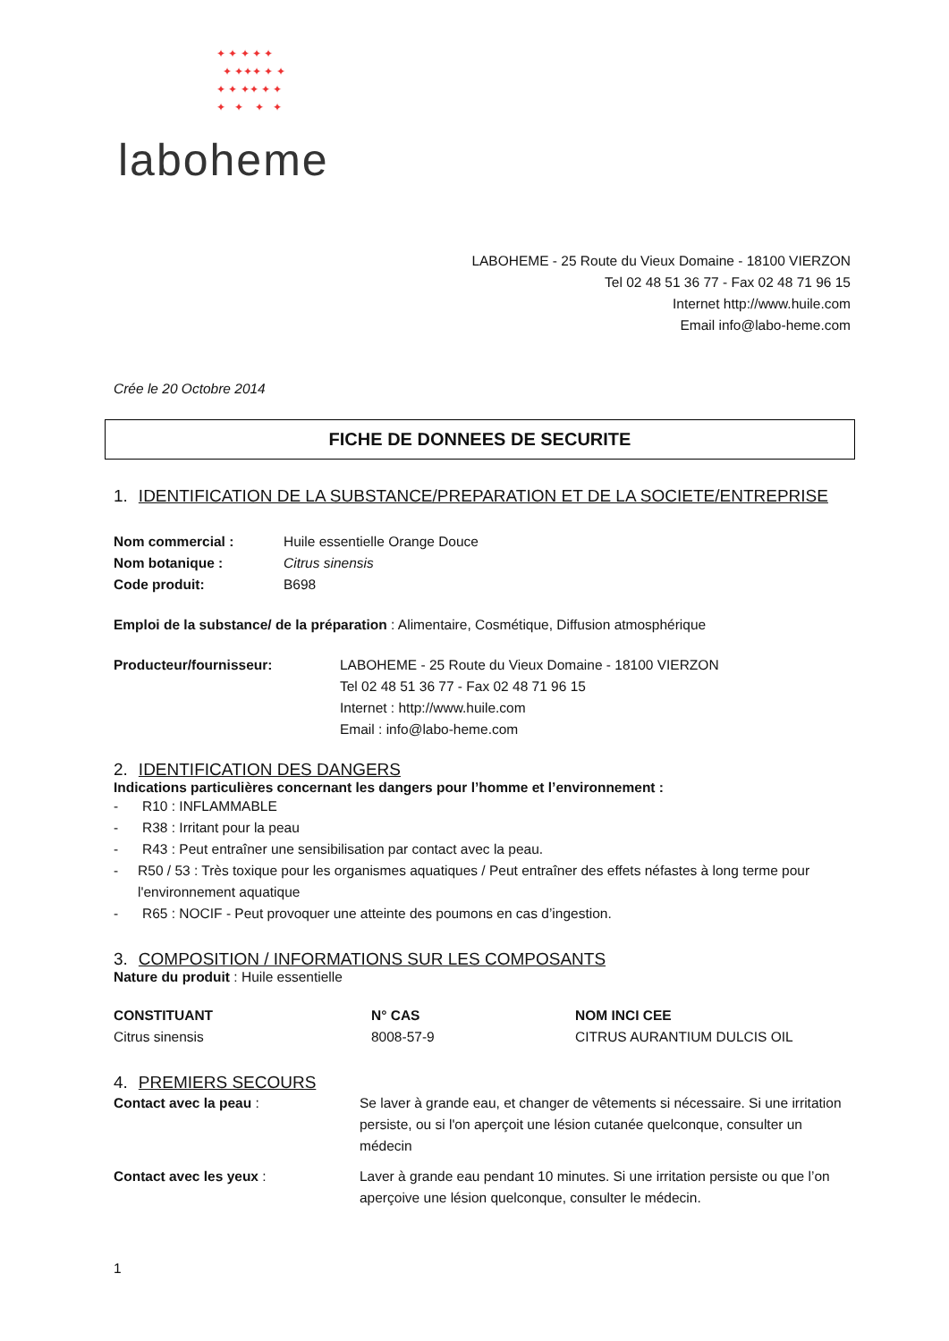✦ ✦ ✦ ✦ ✦
✦ ✦✦✦ ✦ ✦
✦ ✦ ✦✦ ✦ ✦
✦ ✦ ✦ ✦
laboheme
LABOHEME - 25 Route du Vieux Domaine - 18100 VIERZON
Tel 02 48 51 36 77 - Fax 02 48 71 96 15
Internet http://www.huile.com
Email info@labo-heme.com
Crée le 20 Octobre 2014
FICHE DE DONNEES DE SECURITE
1. IDENTIFICATION DE LA SUBSTANCE/PREPARATION ET DE LA SOCIETE/ENTREPRISE
| Nom commercial : | Huile essentielle Orange Douce |
| Nom botanique : | Citrus sinensis |
| Code produit: | B698 |
Emploi de la substance/ de la préparation : Alimentaire, Cosmétique, Diffusion atmosphérique
| Producteur/fournisseur: | LABOHEME - 25 Route du Vieux Domaine - 18100 VIERZON Tel 02 48 51 36 77 - Fax 02 48 71 96 15 Internet : http://www.huile.com Email : info@labo-heme.com |
2. IDENTIFICATION DES DANGERS
Indications particulières concernant les dangers pour l’homme et l’environnement :
- R10 : INFLAMMABLE
- R38 : Irritant pour la peau
- R43 : Peut entraîner une sensibilisation par contact avec la peau.
- R50 / 53 : Très toxique pour les organismes aquatiques / Peut entraîner des effets néfastes à long terme pour l'environnement aquatique
- R65 : NOCIF - Peut provoquer une atteinte des poumons en cas d’ingestion.
3. COMPOSITION / INFORMATIONS SUR LES COMPOSANTS
Nature du produit : Huile essentielle
| CONSTITUANT | N° CAS | NOM INCI CEE |
| --- | --- | --- |
| Citrus sinensis | 8008-57-9 | CITRUS AURANTIUM DULCIS OIL |
4. PREMIERS SECOURS
| Contact avec la peau : | Se laver à grande eau, et changer de vêtements si nécessaire. Si une irritation persiste, ou si l'on aperçoit une lésion cutanée quelconque, consulter un médecin |
| Contact avec les yeux : | Laver à grande eau pendant 10 minutes. Si une irritation persiste ou que l’on aperçoive une lésion quelconque, consulter le médecin. |
1